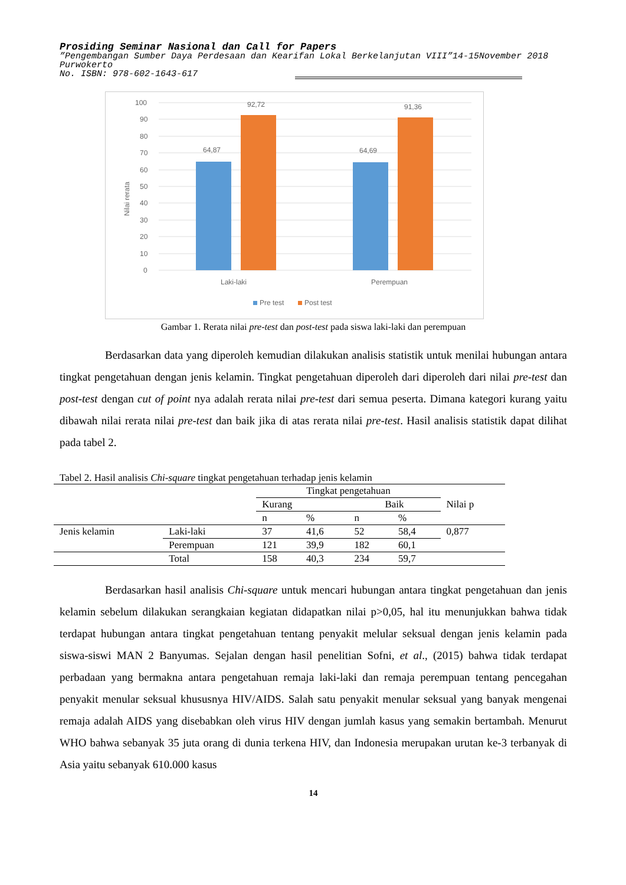Prosiding Seminar Nasional dan Call for Papers
”Pengembangan Sumber Daya Perdesaan dan Kearifan Lokal Berkelanjutan VIII”14-15November 2018
Purwokerto
No. ISBN: 978-602-1643-617
100
90
80
70
60
50
40
30
20
10
0
Nilai rerata
64,87
92,72
64,69
91,36
Laki-laki
Perempuan
Pre test
Post test
Gambar 1. Rerata nilai pre-test dan post-test pada siswa laki-laki dan perempuan
Berdasarkan data yang diperoleh kemudian dilakukan analisis statistik untuk menilai hubungan antara tingkat pengetahuan dengan jenis kelamin. Tingkat pengetahuan diperoleh dari diperoleh dari nilai pre-test dan post-test dengan cut of point nya adalah rerata nilai pre-test dari semua peserta. Dimana kategori kurang yaitu dibawah nilai rerata nilai pre-test dan baik jika di atas rerata nilai pre-test. Hasil analisis statistik dapat dilihat pada tabel 2.
Tabel 2. Hasil analisis Chi-square tingkat pengetahuan terhadap jenis kelamin
| | | Tingkat pengetahuan | | | | Nilai p |
| | | Kurang | | Baik | | |
| | | n | % | n | % | |
| Jenis kelamin | Laki-laki | 37 | 41,6 | 52 | 58,4 | 0,877 |
| | Perempuan | 121 | 39,9 | 182 | 60,1 | |
| | Total | 158 | 40,3 | 234 | 59,7 | |
Berdasarkan hasil analisis Chi-square untuk mencari hubungan antara tingkat pengetahuan dan jenis kelamin sebelum dilakukan serangkaian kegiatan didapatkan nilai p>0,05, hal itu menunjukkan bahwa tidak terdapat hubungan antara tingkat pengetahuan tentang penyakit melular seksual dengan jenis kelamin pada siswa-siswi MAN 2 Banyumas. Sejalan dengan hasil penelitian Sofni, et al., (2015) bahwa tidak terdapat perbadaan yang bermakna antara pengetahuan remaja laki-laki dan remaja perempuan tentang pencegahan penyakit menular seksual khususnya HIV/AIDS. Salah satu penyakit menular seksual yang banyak mengenai remaja adalah AIDS yang disebabkan oleh virus HIV dengan jumlah kasus yang semakin bertambah. Menurut WHO bahwa sebanyak 35 juta orang di dunia terkena HIV, dan Indonesia merupakan urutan ke-3 terbanyak di Asia yaitu sebanyak 610.000 kasus
14